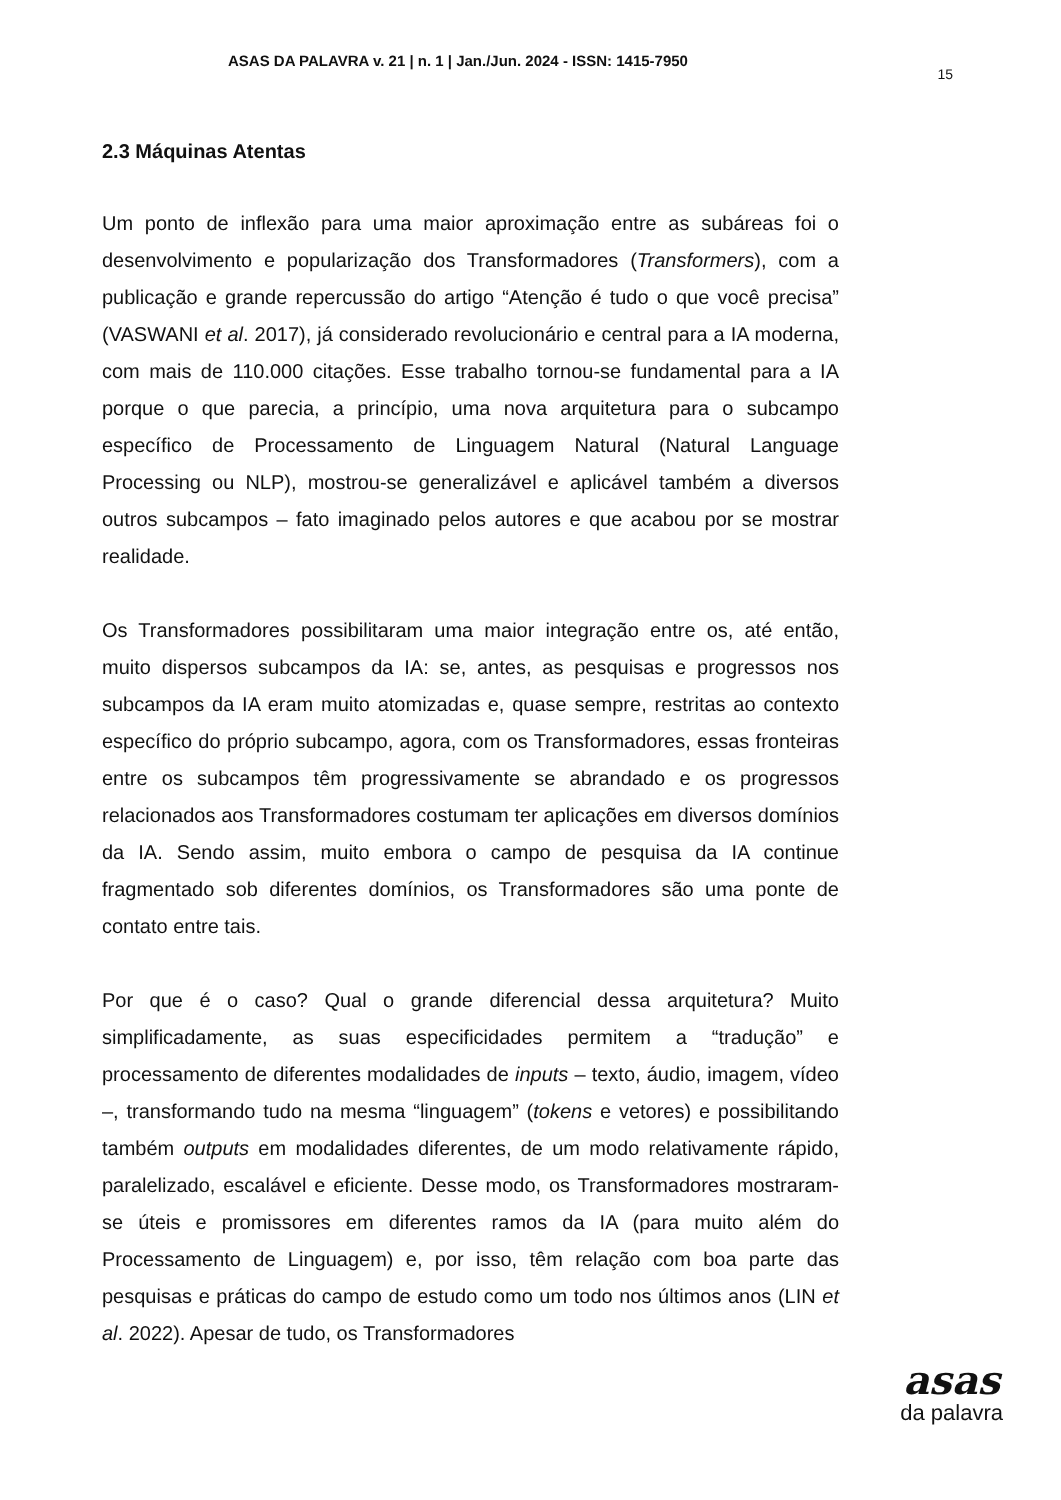ASAS DA PALAVRA v. 21 | n. 1 | Jan./Jun. 2024 - ISSN: 1415-7950
15
2.3 Máquinas Atentas
Um ponto de inflexão para uma maior aproximação entre as subáreas foi o desenvolvimento e popularização dos Transformadores (Transformers), com a publicação e grande repercussão do artigo “Atenção é tudo o que você precisa” (VASWANI et al. 2017), já considerado revolucionário e central para a IA moderna, com mais de 110.000 citações. Esse trabalho tornou-se fundamental para a IA porque o que parecia, a princípio, uma nova arquitetura para o subcampo específico de Processamento de Linguagem Natural (Natural Language Processing ou NLP), mostrou-se generalizável e aplicável também a diversos outros subcampos – fato imaginado pelos autores e que acabou por se mostrar realidade.
Os Transformadores possibilitaram uma maior integração entre os, até então, muito dispersos subcampos da IA: se, antes, as pesquisas e progressos nos subcampos da IA eram muito atomizadas e, quase sempre, restritas ao contexto específico do próprio subcampo, agora, com os Transformadores, essas fronteiras entre os subcampos têm progressivamente se abrandado e os progressos relacionados aos Transformadores costumam ter aplicações em diversos domínios da IA. Sendo assim, muito embora o campo de pesquisa da IA continue fragmentado sob diferentes domínios, os Transformadores são uma ponte de contato entre tais.
Por que é o caso? Qual o grande diferencial dessa arquitetura? Muito simplificadamente, as suas especificidades permitem a “tradução” e processamento de diferentes modalidades de inputs – texto, áudio, imagem, vídeo –, transformando tudo na mesma “linguagem” (tokens e vetores) e possibilitando também outputs em modalidades diferentes, de um modo relativamente rápido, paralelizado, escalável e eficiente. Desse modo, os Transformadores mostraram-se úteis e promissores em diferentes ramos da IA (para muito além do Processamento de Linguagem) e, por isso, têm relação com boa parte das pesquisas e práticas do campo de estudo como um todo nos últimos anos (LIN et al. 2022). Apesar de tudo, os Transformadores
asas
da palavra